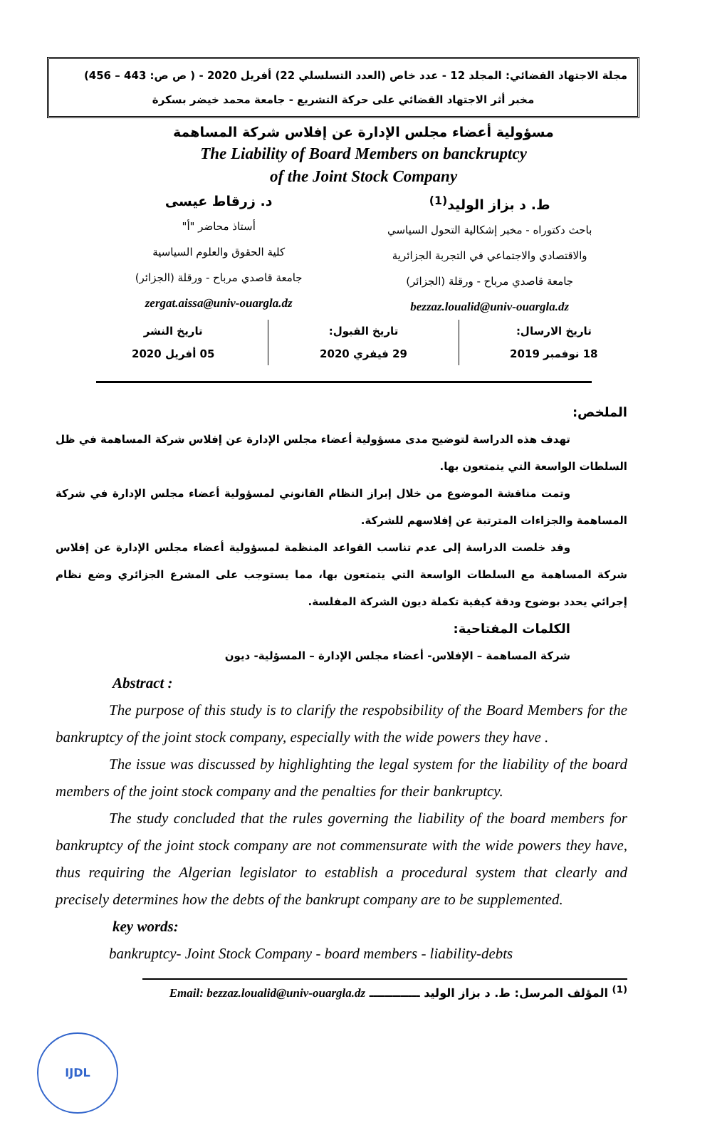مجلة الاجتهاد القضائي: المجلد 12 - عدد خاص (العدد التسلسلي 22) أفريل 2020 - ( ص ص: 443 – 456)
مخبر أثر الاجتهاد القضائي على حركة التشريع - جامعة محمد خيضر بسكرة
مسؤولية أعضاء مجلس الإدارة عن إفلاس شركة المساهمة
The Liability of Board Members on banckruptcy
of the Joint Stock Company
ط. د بزاز الوليد<sup>(1)</sup>
باحث دكتوراه - مخبر إشكالية التحول السياسي
والاقتصادي والاجتماعي في التجربة الجزائرية
جامعة قاصدي مرباح - ورقلة (الجزائر)
bezzaz.loualid@univ-ouargla.dz
د. زرقاط عيسى
أستاذ محاضر "أ"
كلية الحقوق والعلوم السياسية
جامعة قاصدي مرباح - ورقلة (الجزائر)
zergat.aissa@univ-ouargla.dz
تاريخ الارسال:
18 نوفمبر 2019
تاريخ القبول:
29 فيفري 2020
تاريخ النشر
05 أفريل 2020
الملخص:
تهدف هذه الدراسة لتوضيح مدى مسؤولية أعضاء مجلس الإدارة عن إفلاس شركة المساهمة في ظل السلطات الواسعة التي يتمتعون بها.
وتمت مناقشة الموضوع من خلال إبراز النظام القانوني لمسؤولية أعضاء مجلس الإدارة في شركة المساهمة والجزاءات المترتبة عن إفلاسهم للشركة.
وقد خلصت الدراسة إلى عدم تناسب القواعد المنظمة لمسؤولية أعضاء مجلس الإدارة عن إفلاس شركة المساهمة مع السلطات الواسعة التي يتمتعون بها، مما يستوجب على المشرع الجزائري وضع نظام إجرائي يحدد بوضوح ودقة كيفية تكملة ديون الشركة المفلسة.
الكلمات المفتاحية:
شركة المساهمة – الإفلاس- أعضاء مجلس الإدارة – المسؤلية- ديون
Abstract :
The purpose of this study is to clarify the respobsibility of the Board Members for the bankruptcy of the joint stock company, especially with the wide powers they have .
The issue was discussed by highlighting the legal system for the liability of the board members of the joint stock company and the penalties for their bankruptcy.
The study concluded that the rules governing the liability of the board members for bankruptcy of the joint stock company are not commensurate with the wide powers they have, thus requiring the Algerian legislator to establish a procedural system that clearly and precisely determines how the debts of the bankrupt company are to be supplemented.
key words:
bankruptcy- Joint Stock Company - board members - liability-debts
<sup>(1)</sup> المؤلف المرسل: ط. د بزاز الوليد ـــــــــــــ Email: bezzaz.loualid@univ-ouargla.dz
IJDL